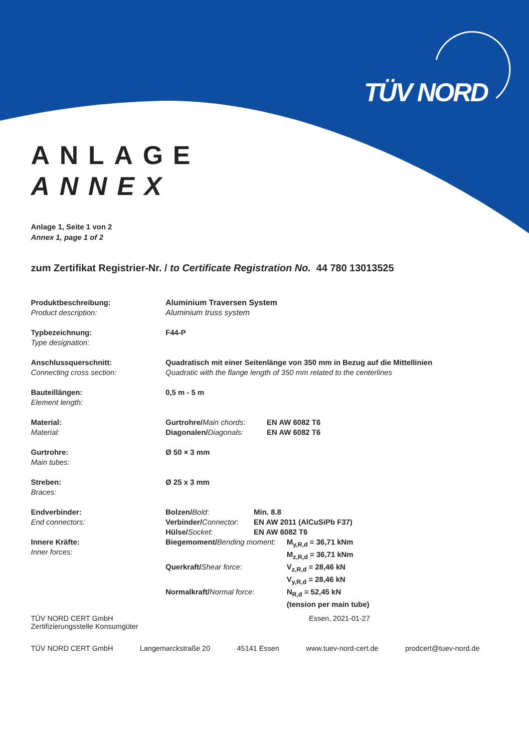TÜV NORD
ANLAGE
ANNEX
Anlage 1, Seite 1 von 2
Annex 1, page 1 of 2
zum Zertifikat Registrier-Nr. / to Certificate Registration No. 44 780 13013525
| Produktbeschreibung: Product description: | Aluminium Traversen System Aluminium truss system |
| Typbezeichnung: Type designation: | F44-P |
| Anschlussquerschnitt: Connecting cross section: | Quadratisch mit einer Seitenlänge von 350 mm in Bezug auf die Mittellinien Quadratic with the flange length of 350 mm related to the centerlines |
| Bauteillängen: Element length: | 0,5 m - 5 m |
| Material: Material: | / Gurtrohre/ Main chords : / EN AW 6082 T6 / / Diagonalen/ Diagonals : / EN AW 6082 T6 / |
| Gurtrohre: Main tubes: | Ø 50 × 3 mm |
| Streben: Braces: | Ø 25 x 3 mm |
| Endverbinder: End connectors: | / Bolzen/ Bold : / Min. 8.8 / / Verbinder/ Connector : / EN AW 2011 (AlCuSiPb F37) / / Hülse/ Socket : / EN AW 6082 T6 / |
| Innere Kräfte: Inner forces: | / Biegemoment/ Bending moment : / M<sub>y,R,d</sub> = 36,71 kNm / / / M<sub>z,R,d</sub> = 36,71 kNm / / Querkraft/ Shear force : / V<sub>z,R,d</sub> = 28,46 kN / / / V<sub>y,R,d</sub> = 28,46 kN / / Normalkraft/ Normal force : / N<sub>R,d</sub> = 52,45 kN / / / (tension per main tube) / |
TÜV NORD CERT GmbH
Zertifizierungsstelle Konsumgüter
Essen, 2021-01-27
TÜV NORD CERT GmbH Langemarckstraße 20 45141 Essen www.tuev-nord-cert.de prodcert@tuev-nord.de